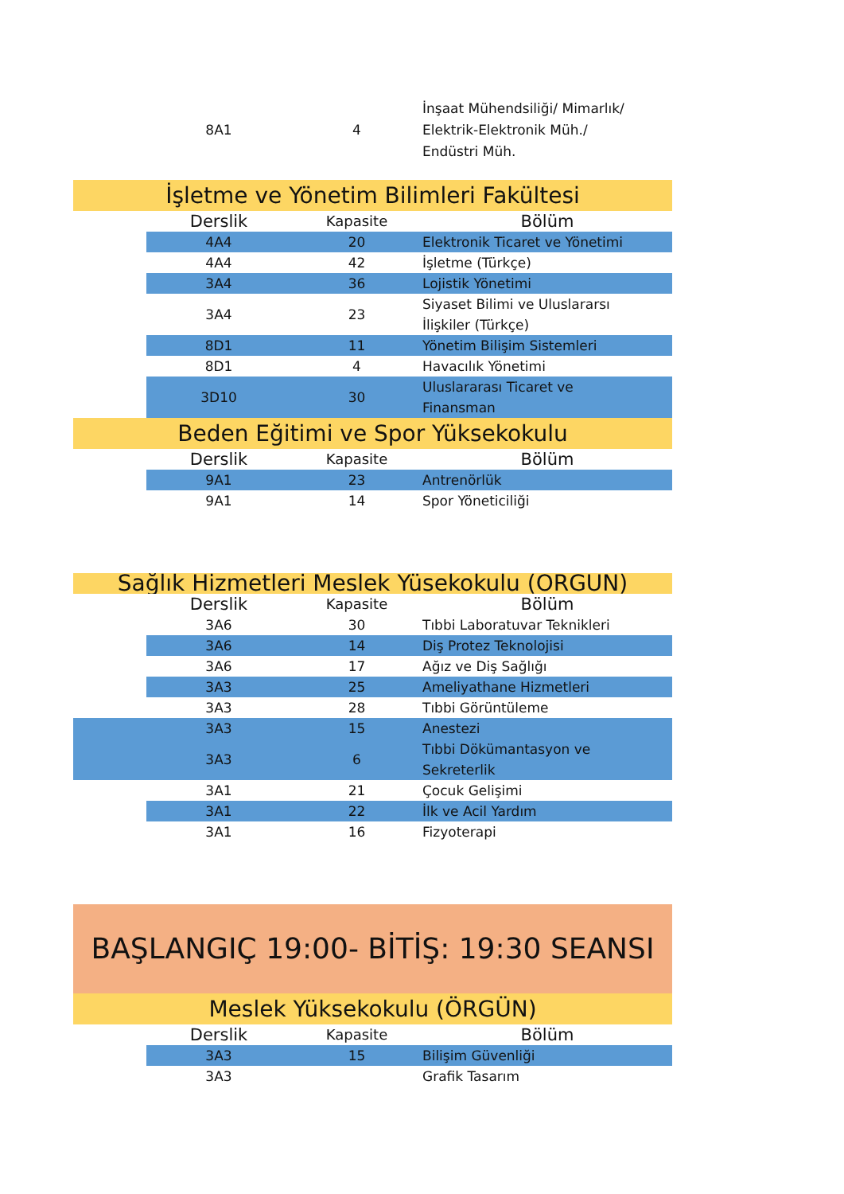| | 8A1 | 4 | İnşaat Mühendsiliği/ Mimarlık/ Elektrik-Elektronik Müh./ Endüstri Müh. |
İşletme ve Yönetim Bilimleri Fakültesi
| | Derslik | Kapasite | Bölüm |
| --- | --- | --- | --- |
| | 4A4 | 20 | Elektronik Ticaret ve Yönetimi |
| | 4A4 | 42 | İşletme (Türkçe) |
| | 3A4 | 36 | Lojistik Yönetimi |
| | 3A4 | 23 | Siyaset Bilimi ve Uluslararsı İlişkiler (Türkçe) |
| | 8D1 | 11 | Yönetim Bilişim Sistemleri |
| | 8D1 | 4 | Havacılık Yönetimi |
| | 3D10 | 30 | Uluslararası Ticaret ve Finansman |
Beden Eğitimi ve Spor Yüksekokulu
| | Derslik | Kapasite | Bölüm |
| --- | --- | --- | --- |
| | 9A1 | 23 | Antrenörlük |
| | 9A1 | 14 | Spor Yöneticiliği |
Sağlık Hizmetleri Meslek Yüsekokulu (ÖRGÜN)
| | Derslik | Kapasite | Bölüm |
| --- | --- | --- | --- |
| | 3A6 | 30 | Tıbbi Laboratuvar Teknikleri |
| | 3A6 | 14 | Diş Protez Teknolojisi |
| | 3A6 | 17 | Ağız ve Diş Sağlığı |
| | 3A3 | 25 | Ameliyathane Hizmetleri |
| | 3A3 | 28 | Tıbbi Görüntüleme |
| | 3A3 | 15 | Anestezi |
| | 3A3 | 6 | Tıbbi Dökümantasyon ve Sekreterlik |
| | 3A1 | 21 | Çocuk Gelişimi |
| | 3A1 | 22 | İlk ve Acil Yardım |
| | 3A1 | 16 | Fizyoterapi |
BAŞLANGIÇ 19:00- BİTİŞ: 19:30 SEANSI
Meslek Yüksekokulu (ÖRGÜN)
| | Derslik | Kapasite | Bölüm |
| --- | --- | --- | --- |
| | 3A3 | 15 | Bilişim Güvenliği |
| | 3A3 | | Grafik Tasarım |